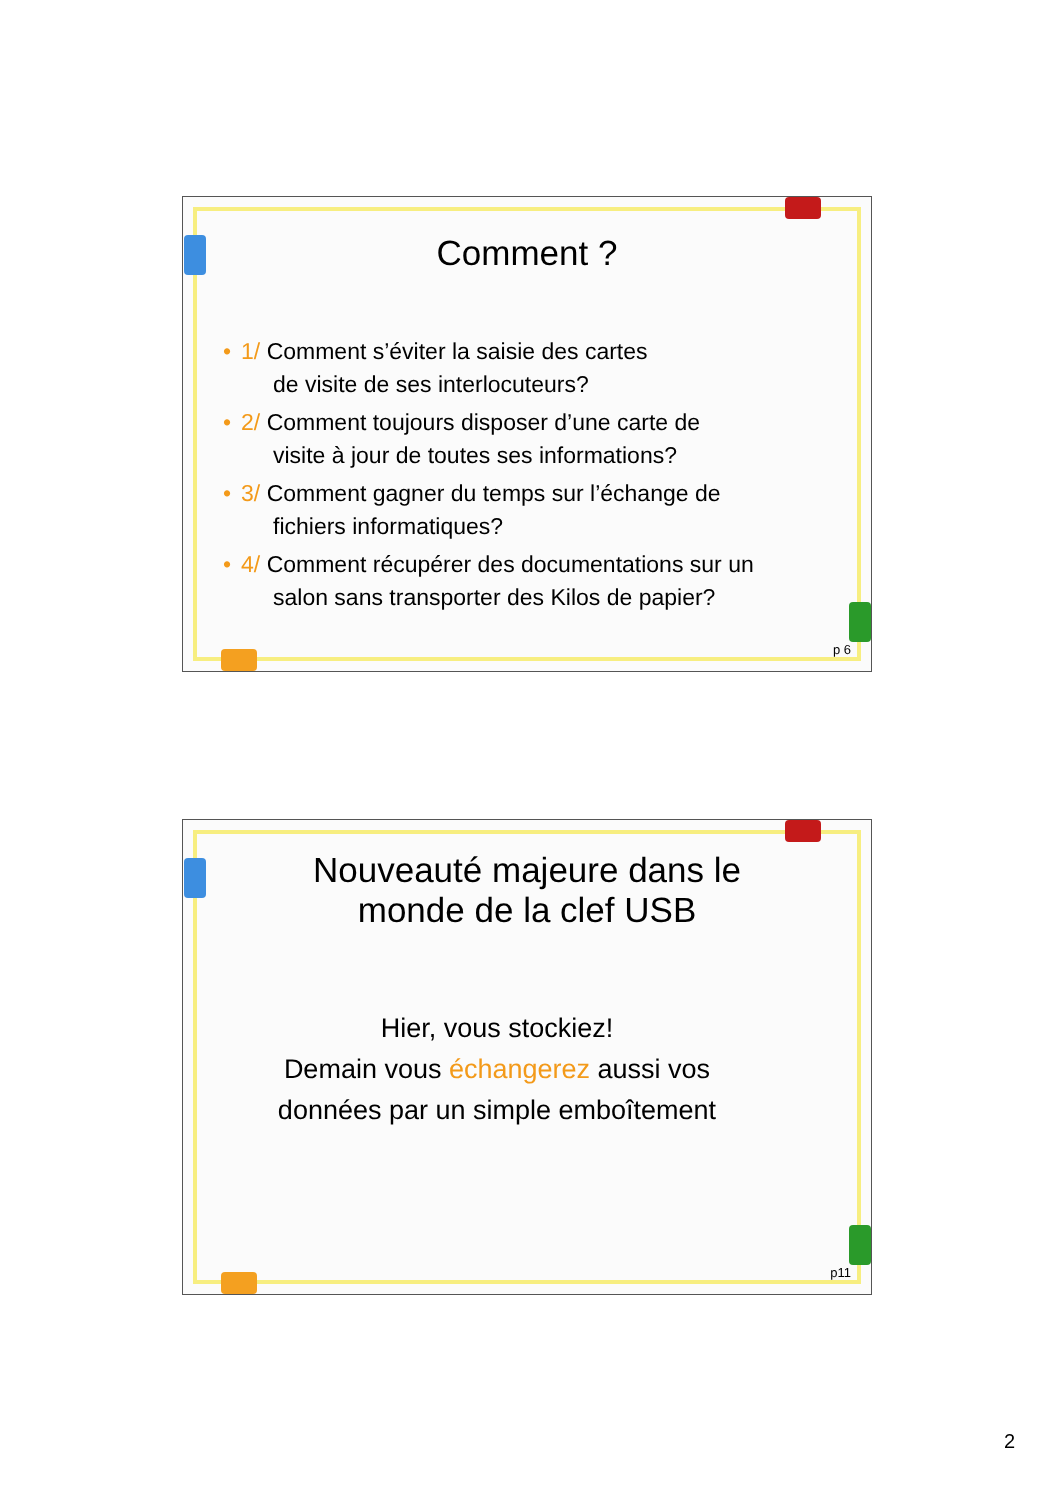Comment ?
• 1/ Comment s’éviter la saisie des cartes
de visite de ses interlocuteurs?
• 2/ Comment toujours disposer d’une carte de
visite à jour de toutes ses informations?
• 3/ Comment gagner du temps sur l’échange de
fichiers informatiques?
• 4/ Comment récupérer des documentations sur un
salon sans transporter des Kilos de papier?
p 6
Nouveauté majeure dans le
monde de la clef USB
Hier, vous stockiez!
Demain vous échangerez aussi vos
données par un simple emboîtement
p11
2